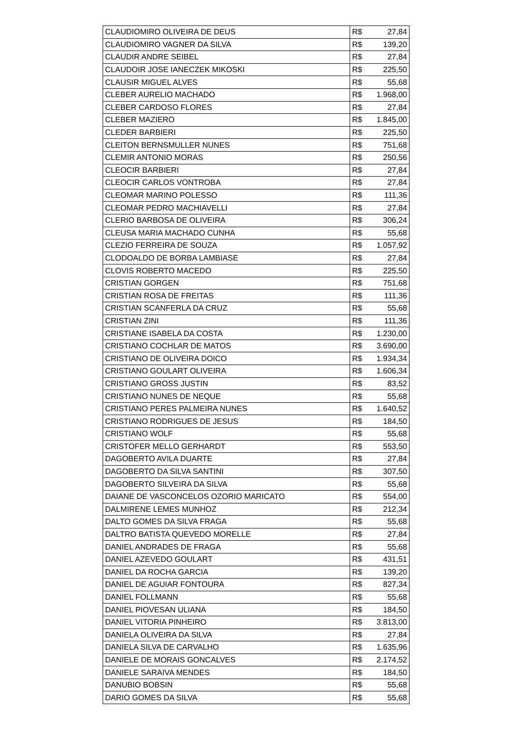| CLAUDIOMIRO OLIVEIRA DE DEUS | R$ | 27,84 |
| CLAUDIOMIRO VAGNER DA SILVA | R$ | 139,20 |
| CLAUDIR ANDRE SEIBEL | R$ | 27,84 |
| CLAUDOIR JOSE IANECZEK MIKOSKI | R$ | 225,50 |
| CLAUSIR MIGUEL ALVES | R$ | 55,68 |
| CLEBER AURELIO MACHADO | R$ | 1.968,00 |
| CLEBER CARDOSO FLORES | R$ | 27,84 |
| CLEBER MAZIERO | R$ | 1.845,00 |
| CLEDER BARBIERI | R$ | 225,50 |
| CLEITON BERNSMULLER NUNES | R$ | 751,68 |
| CLEMIR ANTONIO MORAS | R$ | 250,56 |
| CLEOCIR BARBIERI | R$ | 27,84 |
| CLEOCIR CARLOS VONTROBA | R$ | 27,84 |
| CLEOMAR MARINO POLESSO | R$ | 111,36 |
| CLEOMAR PEDRO MACHIAVELLI | R$ | 27,84 |
| CLERIO BARBOSA DE OLIVEIRA | R$ | 306,24 |
| CLEUSA MARIA MACHADO CUNHA | R$ | 55,68 |
| CLEZIO FERREIRA DE SOUZA | R$ | 1.057,92 |
| CLODOALDO DE BORBA LAMBIASE | R$ | 27,84 |
| CLOVIS ROBERTO MACEDO | R$ | 225,50 |
| CRISTIAN GORGEN | R$ | 751,68 |
| CRISTIAN ROSA DE FREITAS | R$ | 111,36 |
| CRISTIAN SCANFERLA DA CRUZ | R$ | 55,68 |
| CRISTIAN ZINI | R$ | 111,36 |
| CRISTIANE ISABELA DA COSTA | R$ | 1.230,00 |
| CRISTIANO COCHLAR DE MATOS | R$ | 3.690,00 |
| CRISTIANO DE OLIVEIRA DOICO | R$ | 1.934,34 |
| CRISTIANO GOULART OLIVEIRA | R$ | 1.606,34 |
| CRISTIANO GROSS JUSTIN | R$ | 83,52 |
| CRISTIANO NUNES DE NEQUE | R$ | 55,68 |
| CRISTIANO PERES PALMEIRA NUNES | R$ | 1.640,52 |
| CRISTIANO RODRIGUES DE JESUS | R$ | 184,50 |
| CRISTIANO WOLF | R$ | 55,68 |
| CRISTOFER MELLO GERHARDT | R$ | 553,50 |
| DAGOBERTO AVILA DUARTE | R$ | 27,84 |
| DAGOBERTO DA SILVA SANTINI | R$ | 307,50 |
| DAGOBERTO SILVEIRA DA SILVA | R$ | 55,68 |
| DAIANE DE VASCONCELOS OZORIO MARICATO | R$ | 554,00 |
| DALMIRENE LEMES MUNHOZ | R$ | 212,34 |
| DALTO GOMES DA SILVA FRAGA | R$ | 55,68 |
| DALTRO BATISTA QUEVEDO MORELLE | R$ | 27,84 |
| DANIEL ANDRADES DE FRAGA | R$ | 55,68 |
| DANIEL AZEVEDO GOULART | R$ | 431,51 |
| DANIEL DA ROCHA GARCIA | R$ | 139,20 |
| DANIEL DE AGUIAR FONTOURA | R$ | 827,34 |
| DANIEL FOLLMANN | R$ | 55,68 |
| DANIEL PIOVESAN ULIANA | R$ | 184,50 |
| DANIEL VITORIA PINHEIRO | R$ | 3.813,00 |
| DANIELA OLIVEIRA DA SILVA | R$ | 27,84 |
| DANIELA SILVA DE CARVALHO | R$ | 1.635,96 |
| DANIELE DE MORAIS GONCALVES | R$ | 2.174,52 |
| DANIELE SARAIVA MENDES | R$ | 184,50 |
| DANUBIO BOBSIN | R$ | 55,68 |
| DARIO GOMES DA SILVA | R$ | 55,68 |